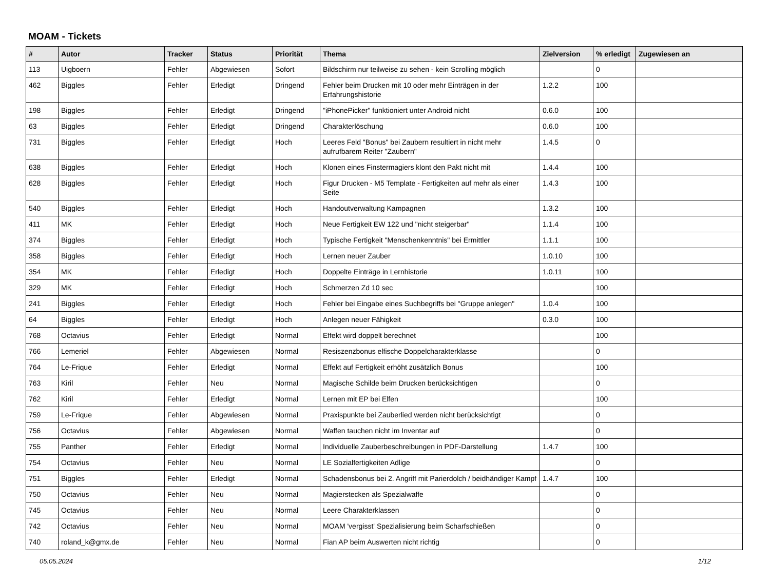MOAM - Tickets
| # | Autor | Tracker | Status | Priorität | Thema | Zielversion | % erledigt | Zugewiesen an |
| --- | --- | --- | --- | --- | --- | --- | --- | --- |
| 113 | Uigboern | Fehler | Abgewiesen | Sofort | Bildschirm nur teilweise zu sehen - kein Scrolling möglich | | 0 | |
| 462 | Biggles | Fehler | Erledigt | Dringend | Fehler beim Drucken mit 10 oder mehr Einträgen in der Erfahrungshistorie | 1.2.2 | 100 | |
| 198 | Biggles | Fehler | Erledigt | Dringend | "iPhonePicker" funktioniert unter Android nicht | 0.6.0 | 100 | |
| 63 | Biggles | Fehler | Erledigt | Dringend | Charakterlöschung | 0.6.0 | 100 | |
| 731 | Biggles | Fehler | Erledigt | Hoch | Leeres Feld "Bonus" bei Zaubern resultiert in nicht mehr aufrufbarem Reiter "Zaubern" | 1.4.5 | 0 | |
| 638 | Biggles | Fehler | Erledigt | Hoch | Klonen eines Finstermagiers klont den Pakt nicht mit | 1.4.4 | 100 | |
| 628 | Biggles | Fehler | Erledigt | Hoch | Figur Drucken - M5 Template - Fertigkeiten auf mehr als einer Seite | 1.4.3 | 100 | |
| 540 | Biggles | Fehler | Erledigt | Hoch | Handoutverwaltung Kampagnen | 1.3.2 | 100 | |
| 411 | MK | Fehler | Erledigt | Hoch | Neue Fertigkeit EW 122 und "nicht steigerbar" | 1.1.4 | 100 | |
| 374 | Biggles | Fehler | Erledigt | Hoch | Typische Fertigkeit "Menschenkenntnis" bei Ermittler | 1.1.1 | 100 | |
| 358 | Biggles | Fehler | Erledigt | Hoch | Lernen neuer Zauber | 1.0.10 | 100 | |
| 354 | MK | Fehler | Erledigt | Hoch | Doppelte Einträge in Lernhistorie | 1.0.11 | 100 | |
| 329 | MK | Fehler | Erledigt | Hoch | Schmerzen Zd 10 sec | | 100 | |
| 241 | Biggles | Fehler | Erledigt | Hoch | Fehler bei Eingabe eines Suchbegriffs bei "Gruppe anlegen" | 1.0.4 | 100 | |
| 64 | Biggles | Fehler | Erledigt | Hoch | Anlegen neuer Fähigkeit | 0.3.0 | 100 | |
| 768 | Octavius | Fehler | Erledigt | Normal | Effekt wird doppelt berechnet | | 100 | |
| 766 | Lemeriel | Fehler | Abgewiesen | Normal | Resiszenzbonus elfische Doppelcharakterklasse | | 0 | |
| 764 | Le-Frique | Fehler | Erledigt | Normal | Effekt auf Fertigkeit erhöht zusätzlich Bonus | | 100 | |
| 763 | Kiril | Fehler | Neu | Normal | Magische Schilde beim Drucken berücksichtigen | | 0 | |
| 762 | Kiril | Fehler | Erledigt | Normal | Lernen mit EP bei Elfen | | 100 | |
| 759 | Le-Frique | Fehler | Abgewiesen | Normal | Praxispunkte bei Zauberlied werden nicht berücksichtigt | | 0 | |
| 756 | Octavius | Fehler | Abgewiesen | Normal | Waffen tauchen nicht im Inventar auf | | 0 | |
| 755 | Panther | Fehler | Erledigt | Normal | Individuelle Zauberbeschreibungen in PDF-Darstellung | 1.4.7 | 100 | |
| 754 | Octavius | Fehler | Neu | Normal | LE Sozialfertigkeiten Adlige | | 0 | |
| 751 | Biggles | Fehler | Erledigt | Normal | Schadensbonus bei 2. Angriff mit Parierdolch / beidhändiger Kampf | 1.4.7 | 100 | |
| 750 | Octavius | Fehler | Neu | Normal | Magierstecken als Spezialwaffe | | 0 | |
| 745 | Octavius | Fehler | Neu | Normal | Leere Charakterklassen | | 0 | |
| 742 | Octavius | Fehler | Neu | Normal | MOAM 'vergisst' Spezialisierung beim Scharfschießen | | 0 | |
| 740 | roland_k@gmx.de | Fehler | Neu | Normal | Fian AP beim Auswerten nicht richtig | | 0 | |
05.05.2024 1/12